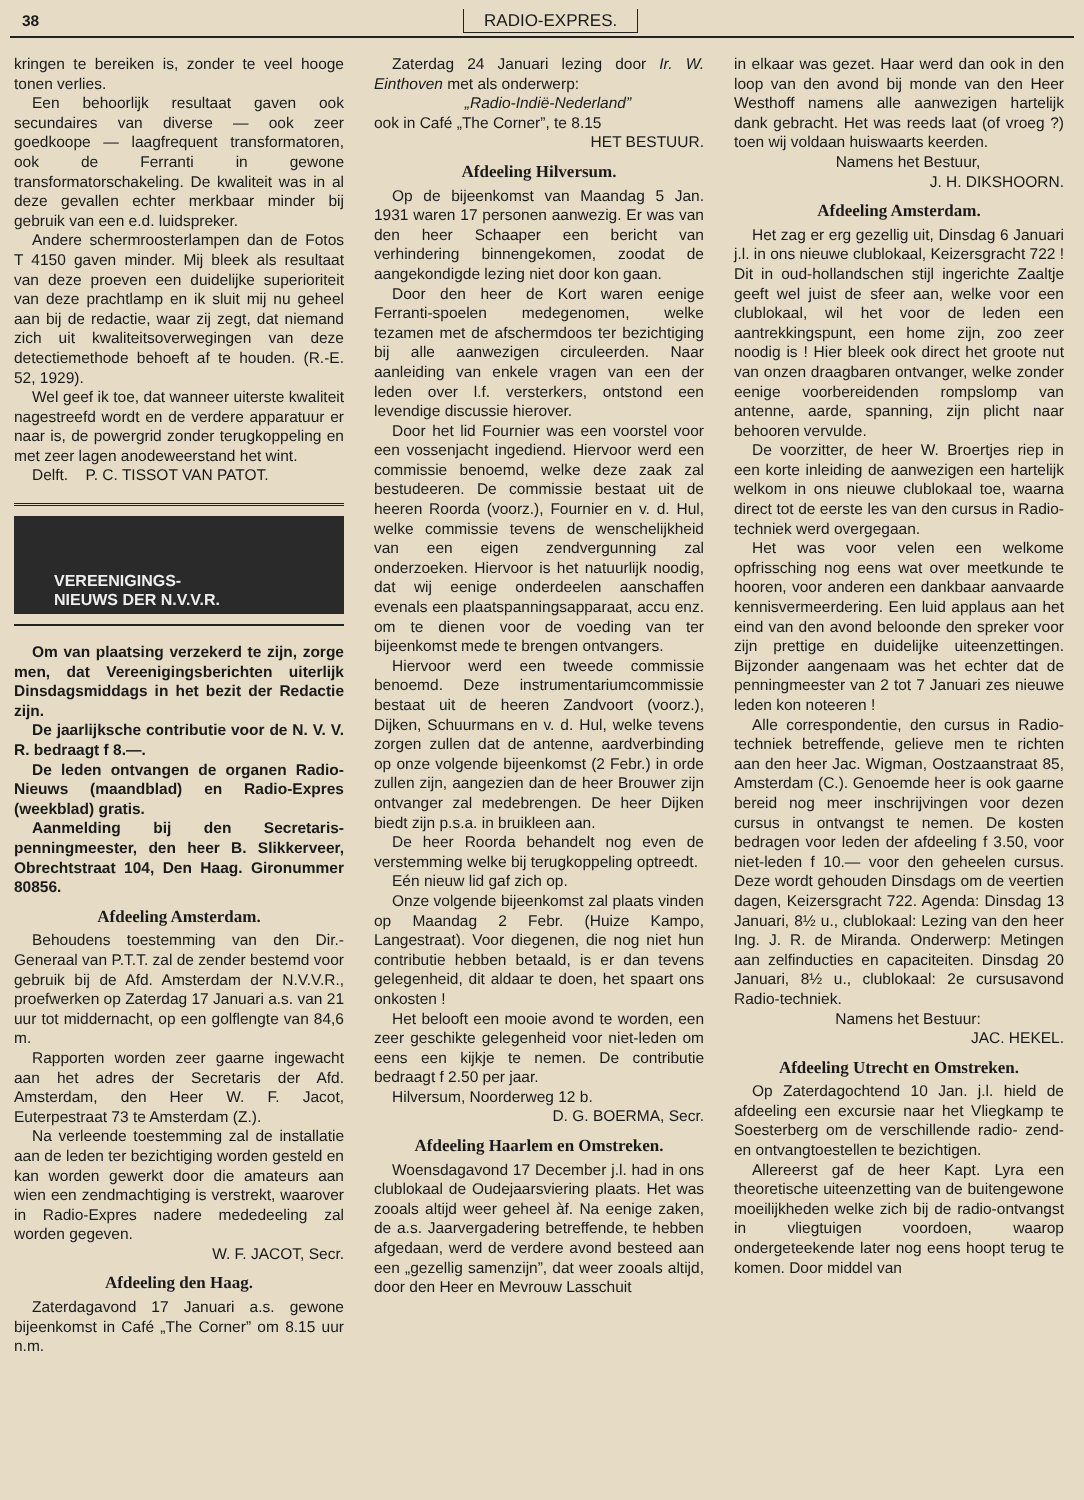38 RADIO-EXPRES.
kringen te bereiken is, zonder te veel hooge tonen verlies.
Een behoorlijk resultaat gaven ook secundaires van diverse — ook zeer goedkoope — laagfrequent transformatoren, ook de Ferranti in gewone transformatorschakeling. De kwaliteit was in al deze gevallen echter merkbaar minder bij gebruik van een e.d. luidspreker.
Andere schermroosterlampen dan de Fotos T 4150 gaven minder. Mij bleek als resultaat van deze proeven een duidelijke superioriteit van deze prachtlamp en ik sluit mij nu geheel aan bij de redactie, waar zij zegt, dat niemand zich uit kwaliteitsoverwegingen van deze detectiemethode behoeft af te houden. (R.-E. 52, 1929).
Wel geef ik toe, dat wanneer uiterste kwaliteit nagestreefd wordt en de verdere apparatuur er naar is, de powergrid zonder terugkoppeling en met zeer lagen anodeweerstand het wint.
Delft. P. C. TISSOT VAN PATOT.
VEREENIGINGS-
NIEUWS DER N.V.V.R.
Om van plaatsing verzekerd te zijn, zorge men, dat Vereenigingsberichten uiterlijk Dinsdagsmiddags in het bezit der Redactie zijn.
De jaarlijksche contributie voor de N. V. V. R. bedraagt f 8.—.
De leden ontvangen de organen Radio-Nieuws (maandblad) en Radio-Expres (weekblad) gratis.
Aanmelding bij den Secretaris-penningmeester, den heer B. Slikkerveer, Obrechtstraat 104, Den Haag. Gironummer 80856.
Afdeeling Amsterdam.
Behoudens toestemming van den Dir.-Generaal van P.T.T. zal de zender bestemd voor gebruik bij de Afd. Amsterdam der N.V.V.R., proefwerken op Zaterdag 17 Januari a.s. van 21 uur tot middernacht, op een golflengte van 84,6 m.
Rapporten worden zeer gaarne ingewacht aan het adres der Secretaris der Afd. Amsterdam, den Heer W. F. Jacot, Euterpestraat 73 te Amsterdam (Z.).
Na verleende toestemming zal de installatie aan de leden ter bezichtiging worden gesteld en kan worden gewerkt door die amateurs aan wien een zendmachtiging is verstrekt, waarover in Radio-Expres nadere mededeeling zal worden gegeven.
W. F. JACOT, Secr.
Afdeeling den Haag.
Zaterdagavond 17 Januari a.s. gewone bijeenkomst in Café „The Corner” om 8.15 uur n.m.
Zaterdag 24 Januari lezing door Ir. W. Einthoven met als onderwerp:
„Radio-Indië-Nederland”
ook in Café „The Corner”, te 8.15
HET BESTUUR.
Afdeeling Hilversum.
Op de bijeenkomst van Maandag 5 Jan. 1931 waren 17 personen aanwezig. Er was van den heer Schaaper een bericht van verhindering binnengekomen, zoodat de aangekondigde lezing niet door kon gaan.
Door den heer de Kort waren eenige Ferranti-spoelen medegenomen, welke tezamen met de afschermdoos ter bezichtiging bij alle aanwezigen circuleerden. Naar aanleiding van enkele vragen van een der leden over l.f. versterkers, ontstond een levendige discussie hierover.
Door het lid Fournier was een voorstel voor een vossenjacht ingediend. Hiervoor werd een commissie benoemd, welke deze zaak zal bestudeeren. De commissie bestaat uit de heeren Roorda (voorz.), Fournier en v. d. Hul, welke commissie tevens de wenschelijkheid van een eigen zendvergunning zal onderzoeken. Hiervoor is het natuurlijk noodig, dat wij eenige onderdeelen aanschaffen evenals een plaatspanningsapparaat, accu enz. om te dienen voor de voeding van ter bijeenkomst mede te brengen ontvangers.
Hiervoor werd een tweede commissie benoemd. Deze instrumentariumcommissie bestaat uit de heeren Zandvoort (voorz.), Dijken, Schuurmans en v. d. Hul, welke tevens zorgen zullen dat de antenne, aardverbinding op onze volgende bijeenkomst (2 Febr.) in orde zullen zijn, aangezien dan de heer Brouwer zijn ontvanger zal medebrengen. De heer Dijken biedt zijn p.s.a. in bruikleen aan.
De heer Roorda behandelt nog even de verstemming welke bij terugkoppeling optreedt.
Eén nieuw lid gaf zich op.
Onze volgende bijeenkomst zal plaats vinden op Maandag 2 Febr. (Huize Kampo, Langestraat). Voor diegenen, die nog niet hun contributie hebben betaald, is er dan tevens gelegenheid, dit aldaar te doen, het spaart ons onkosten !
Het belooft een mooie avond te worden, een zeer geschikte gelegenheid voor niet-leden om eens een kijkje te nemen. De contributie bedraagt f 2.50 per jaar.
Hilversum, Noorderweg 12 b.
D. G. BOERMA, Secr.
Afdeeling Haarlem en Omstreken.
Woensdagavond 17 December j.l. had in ons clublokaal de Oudejaarsviering plaats. Het was zooals altijd weer geheel àf. Na eenige zaken, de a.s. Jaarvergadering betreffende, te hebben afgedaan, werd de verdere avond besteed aan een „gezellig samenzijn”, dat weer zooals altijd, door den Heer en Mevrouw Lasschuit
in elkaar was gezet. Haar werd dan ook in den loop van den avond bij monde van den Heer Westhoff namens alle aanwezigen hartelijk dank gebracht. Het was reeds laat (of vroeg ?) toen wij voldaan huiswaarts keerden.
Namens het Bestuur,
J. H. DIKSHOORN.
Afdeeling Amsterdam.
Het zag er erg gezellig uit, Dinsdag 6 Januari j.l. in ons nieuwe clublokaal, Keizersgracht 722 ! Dit in oud-hollandschen stijl ingerichte Zaaltje geeft wel juist de sfeer aan, welke voor een clublokaal, wil het voor de leden een aantrekkingspunt, een home zijn, zoo zeer noodig is ! Hier bleek ook direct het groote nut van onzen draagbaren ontvanger, welke zonder eenige voorbereidenden rompslomp van antenne, aarde, spanning, zijn plicht naar behooren vervulde.
De voorzitter, de heer W. Broertjes riep in een korte inleiding de aanwezigen een hartelijk welkom in ons nieuwe clublokaal toe, waarna direct tot de eerste les van den cursus in Radio-techniek werd overgegaan.
Het was voor velen een welkome opfrissching nog eens wat over meetkunde te hooren, voor anderen een dankbaar aanvaarde kennisvermeerdering. Een luid applaus aan het eind van den avond beloonde den spreker voor zijn prettige en duidelijke uiteenzettingen. Bijzonder aangenaam was het echter dat de penningmeester van 2 tot 7 Januari zes nieuwe leden kon noteeren !
Alle correspondentie, den cursus in Radio-techniek betreffende, gelieve men te richten aan den heer Jac. Wigman, Oostzaanstraat 85, Amsterdam (C.). Genoemde heer is ook gaarne bereid nog meer inschrijvingen voor dezen cursus in ontvangst te nemen. De kosten bedragen voor leden der afdeeling f 3.50, voor niet-leden f 10.— voor den geheelen cursus. Deze wordt gehouden Dinsdags om de veertien dagen, Keizersgracht 722. Agenda: Dinsdag 13 Januari, 8½ u., clublokaal: Lezing van den heer Ing. J. R. de Miranda. Onderwerp: Metingen aan zelfinducties en capaciteiten. Dinsdag 20 Januari, 8½ u., clublokaal: 2e cursusavond Radio-techniek.
Namens het Bestuur:
JAC. HEKEL.
Afdeeling Utrecht en Omstreken.
Op Zaterdagochtend 10 Jan. j.l. hield de afdeeling een excursie naar het Vliegkamp te Soesterberg om de verschillende radio- zend- en ontvangtoestellen te bezichtigen.
Allereerst gaf de heer Kapt. Lyra een theoretische uiteenzetting van de buitengewone moeilijkheden welke zich bij de radio-ontvangst in vliegtuigen voordoen, waarop ondergeteekende later nog eens hoopt terug te komen. Door middel van